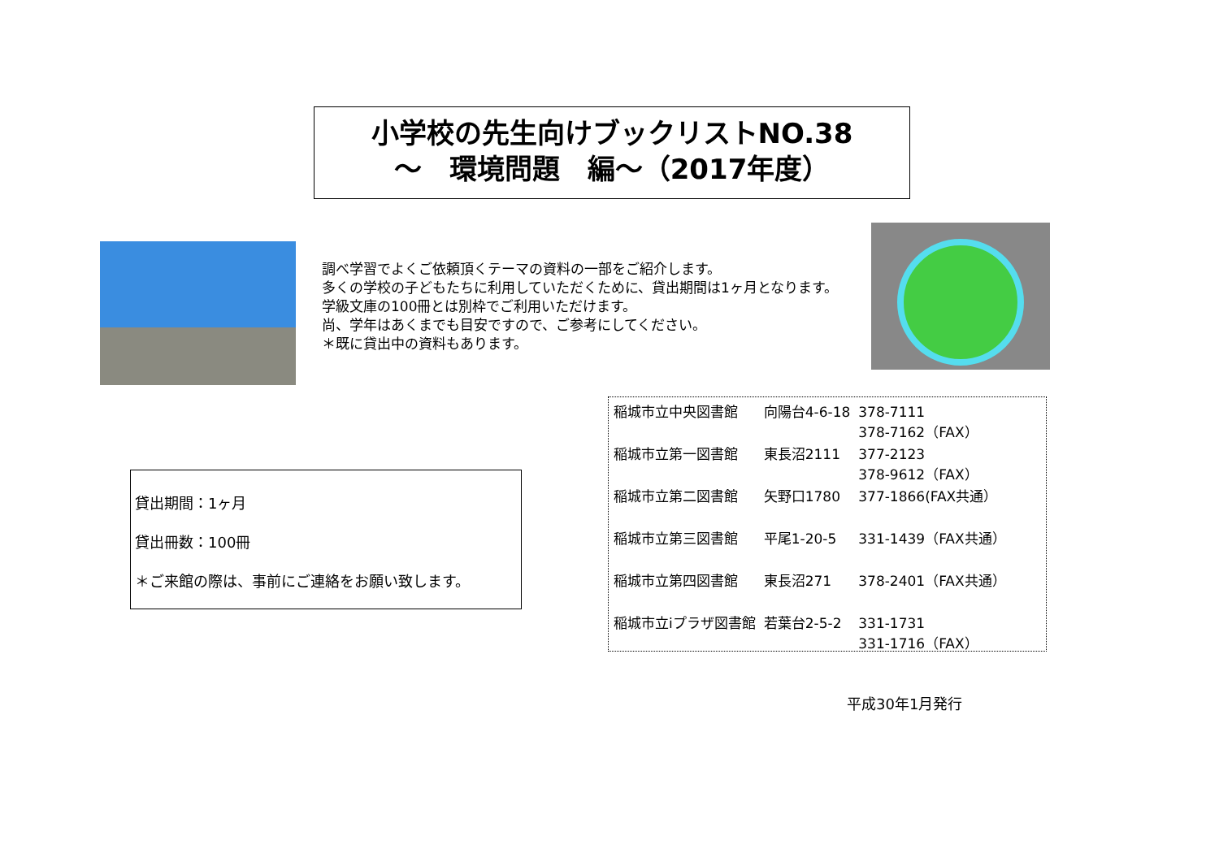小学校の先生向けブックリストNO.38
～　環境問題　編～（2017年度）
調べ学習でよくご依頼頂くテーマの資料の一部をご紹介します。
多くの学校の子どもたちに利用していただくために、貸出期間は1ヶ月となります。
学級文庫の100冊とは別枠でご利用いただけます。
尚、学年はあくまでも目安ですので、ご参考にしてください。
＊既に貸出中の資料もあります。
| 稲城市立中央図書館 | 向陽台4-6-18 | 378-7111 378-7162（FAX） |
| 稲城市立第一図書館 | 東長沼2111 | 377-2123 378-9612（FAX） |
| 稲城市立第二図書館 | 矢野口1780 | 377-1866(FAX共通） |
| 稲城市立第三図書館 | 平尾1-20-5 | 331-1439（FAX共通） |
| 稲城市立第四図書館 | 東長沼271 | 378-2401（FAX共通） |
| 稲城市立iプラザ図書館 | 若葉台2-5-2 | 331-1731 331-1716（FAX） |
貸出期間：1ヶ月
貸出冊数：100冊
＊ご来館の際は、事前にご連絡をお願い致します。
平成30年1月発行